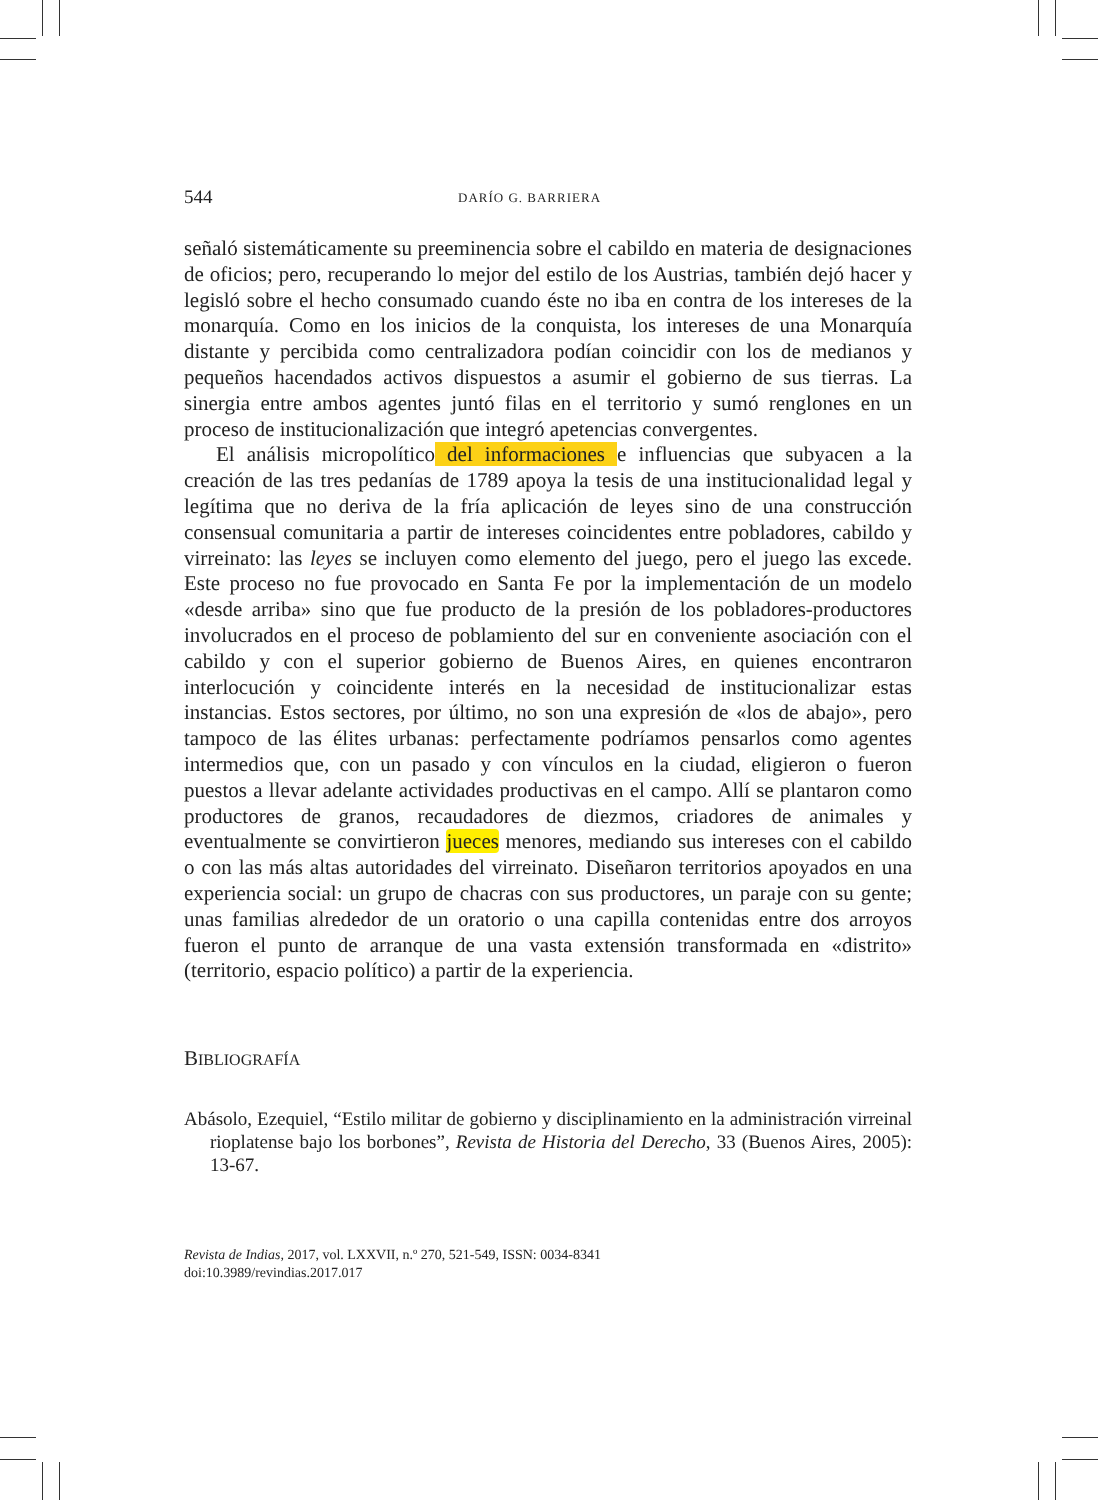544 DARÍO G. BARRIERA
señaló sistemáticamente su preeminencia sobre el cabildo en materia de designaciones de oficios; pero, recuperando lo mejor del estilo de los Austrias, también dejó hacer y legisló sobre el hecho consumado cuando éste no iba en contra de los intereses de la monarquía. Como en los inicios de la conquista, los intereses de una Monarquía distante y percibida como centralizadora podían coincidir con los de medianos y pequeños hacendados activos dispuestos a asumir el gobierno de sus tierras. La sinergia entre ambos agentes juntó filas en el territorio y sumó renglones en un proceso de institucionalización que integró apetencias convergentes.
El análisis micropolítico del informaciones e influencias que subyacen a la creación de las tres pedanías de 1789 apoya la tesis de una institucionalidad legal y legítima que no deriva de la fría aplicación de leyes sino de una construcción consensual comunitaria a partir de intereses coincidentes entre pobladores, cabildo y virreinato: las leyes se incluyen como elemento del juego, pero el juego las excede. Este proceso no fue provocado en Santa Fe por la implementación de un modelo «desde arriba» sino que fue producto de la presión de los pobladores-productores involucrados en el proceso de poblamiento del sur en conveniente asociación con el cabildo y con el superior gobierno de Buenos Aires, en quienes encontraron interlocución y coincidente interés en la necesidad de institucionalizar estas instancias. Estos sectores, por último, no son una expresión de «los de abajo», pero tampoco de las élites urbanas: perfectamente podríamos pensarlos como agentes intermedios que, con un pasado y con vínculos en la ciudad, eligieron o fueron puestos a llevar adelante actividades productivas en el campo. Allí se plantaron como productores de granos, recaudadores de diezmos, criadores de animales y eventualmente se convirtieron jueces menores, mediando sus intereses con el cabildo o con las más altas autoridades del virreinato. Diseñaron territorios apoyados en una experiencia social: un grupo de chacras con sus productores, un paraje con su gente; unas familias alrededor de un oratorio o una capilla contenidas entre dos arroyos fueron el punto de arranque de una vasta extensión transformada en «distrito» (territorio, espacio político) a partir de la experiencia.
BIBLIOGRAFÍA
Abásolo, Ezequiel, “Estilo militar de gobierno y disciplinamiento en la administración virreinal rioplatense bajo los borbones”, Revista de Historia del Derecho, 33 (Buenos Aires, 2005): 13-67.
Revista de Indias, 2017, vol. LXXVII, n.º 270, 521-549, ISSN: 0034-8341
doi:10.3989/revindias.2017.017